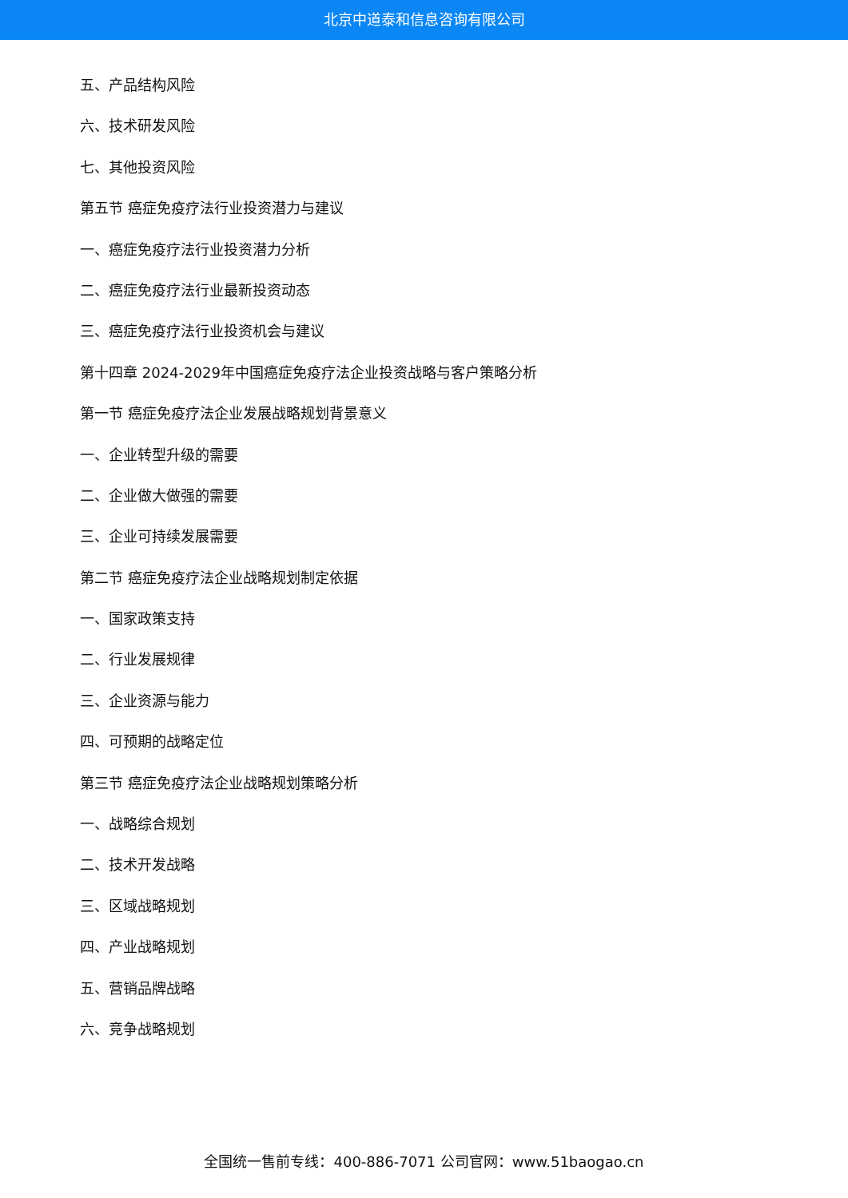北京中道泰和信息咨询有限公司
五、产品结构风险
六、技术研发风险
七、其他投资风险
第五节 癌症免疫疗法行业投资潜力与建议
一、癌症免疫疗法行业投资潜力分析
二、癌症免疫疗法行业最新投资动态
三、癌症免疫疗法行业投资机会与建议
第十四章 2024-2029年中国癌症免疫疗法企业投资战略与客户策略分析
第一节 癌症免疫疗法企业发展战略规划背景意义
一、企业转型升级的需要
二、企业做大做强的需要
三、企业可持续发展需要
第二节 癌症免疫疗法企业战略规划制定依据
一、国家政策支持
二、行业发展规律
三、企业资源与能力
四、可预期的战略定位
第三节 癌症免疫疗法企业战略规划策略分析
一、战略综合规划
二、技术开发战略
三、区域战略规划
四、产业战略规划
五、营销品牌战略
六、竞争战略规划
全国统一售前专线：400-886-7071 公司官网：www.51baogao.cn